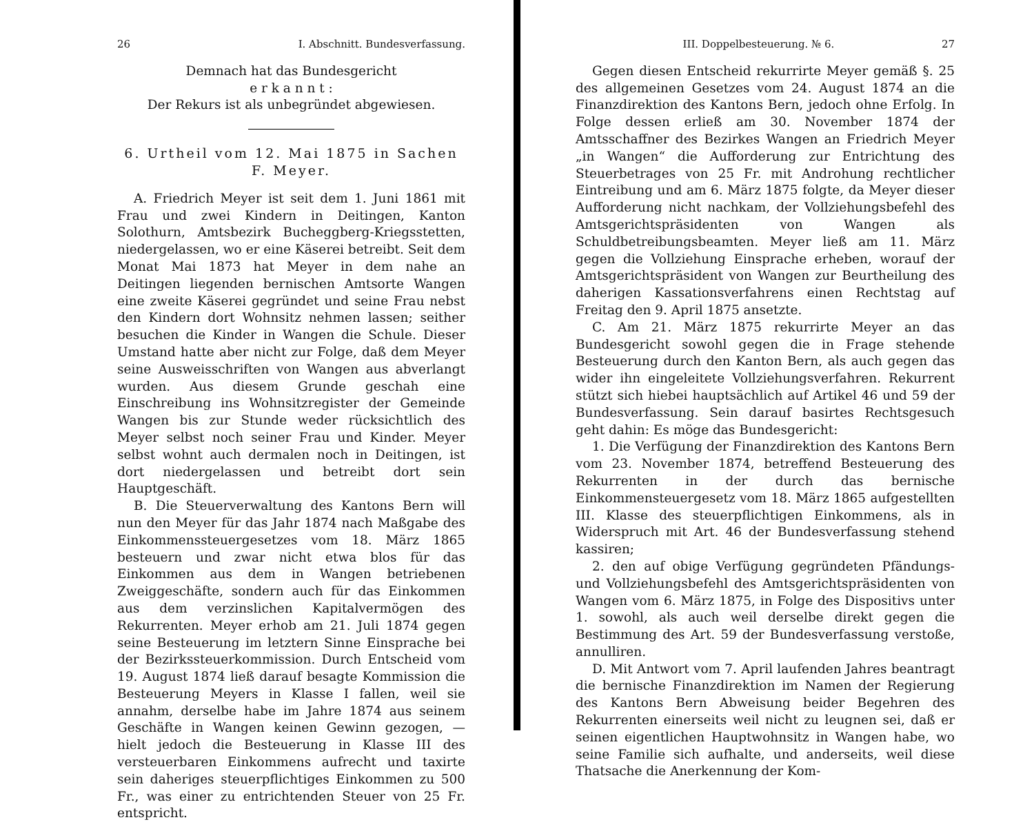26 I. Abschnitt. Bundesverfassung.
Demnach hat das Bundesgericht
e r k a n n t :
Der Rekurs ist als unbegründet abgewiesen.
6. Urtheil vom 12. Mai 1875 in Sachen F. Meyer.
A. Friedrich Meyer ist seit dem 1. Juni 1861 mit Frau und zwei Kindern in Deitingen, Kanton Solothurn, Amtsbezirk Bucheggberg-Kriegsstetten, niedergelassen, wo er eine Käserei betreibt. Seit dem Monat Mai 1873 hat Meyer in dem nahe an Deitingen liegenden bernischen Amtsorte Wangen eine zweite Käserei gegründet und seine Frau nebst den Kindern dort Wohnsitz nehmen lassen; seither besuchen die Kinder in Wangen die Schule. Dieser Umstand hatte aber nicht zur Folge, daß dem Meyer seine Ausweisschriften von Wangen aus abverlangt wurden. Aus diesem Grunde geschah eine Einschreibung ins Wohnsitzregister der Gemeinde Wangen bis zur Stunde weder rücksichtlich des Meyer selbst noch seiner Frau und Kinder. Meyer selbst wohnt auch dermalen noch in Deitingen, ist dort niedergelassen und betreibt dort sein Hauptgeschäft.
B. Die Steuerverwaltung des Kantons Bern will nun den Meyer für das Jahr 1874 nach Maßgabe des Einkommenssteuergesetzes vom 18. März 1865 besteuern und zwar nicht etwa blos für das Einkommen aus dem in Wangen betriebenen Zweiggeschäfte, sondern auch für das Einkommen aus dem verzinslichen Kapitalvermögen des Rekurrenten. Meyer erhob am 21. Juli 1874 gegen seine Besteuerung im letztern Sinne Einsprache bei der Bezirkssteuerkommission. Durch Entscheid vom 19. August 1874 ließ darauf besagte Kommission die Besteuerung Meyers in Klasse I fallen, weil sie annahm, derselbe habe im Jahre 1874 aus seinem Geschäfte in Wangen keinen Gewinn gezogen, — hielt jedoch die Besteuerung in Klasse III des versteuerbaren Einkommens aufrecht und taxirte sein daheriges steuerpflichtiges Einkommen zu 500 Fr., was einer zu entrichtenden Steuer von 25 Fr. entspricht.
III. Doppelbesteuerung. № 6. 27
Gegen diesen Entscheid rekurrirte Meyer gemäß §. 25 des allgemeinen Gesetzes vom 24. August 1874 an die Finanzdirektion des Kantons Bern, jedoch ohne Erfolg. In Folge dessen erließ am 30. November 1874 der Amtsschaffner des Bezirkes Wangen an Friedrich Meyer „in Wangen“ die Aufforderung zur Entrichtung des Steuerbetrages von 25 Fr. mit Androhung rechtlicher Eintreibung und am 6. März 1875 folgte, da Meyer dieser Aufforderung nicht nachkam, der Vollziehungsbefehl des Amtsgerichtspräsidenten von Wangen als Schuldbetreibungsbeamten. Meyer ließ am 11. März gegen die Vollziehung Einsprache erheben, worauf der Amtsgerichtspräsident von Wangen zur Beurtheilung des daherigen Kassationsverfahrens einen Rechtstag auf Freitag den 9. April 1875 ansetzte.
C. Am 21. März 1875 rekurrirte Meyer an das Bundesgericht sowohl gegen die in Frage stehende Besteuerung durch den Kanton Bern, als auch gegen das wider ihn eingeleitete Vollziehungsverfahren. Rekurrent stützt sich hiebei hauptsächlich auf Artikel 46 und 59 der Bundesverfassung. Sein darauf basirtes Rechtsgesuch geht dahin: Es möge das Bundesgericht:
1. Die Verfügung der Finanzdirektion des Kantons Bern vom 23. November 1874, betreffend Besteuerung des Rekurrenten in der durch das bernische Einkommensteuergesetz vom 18. März 1865 aufgestellten III. Klasse des steuerpflichtigen Einkommens, als in Widerspruch mit Art. 46 der Bundesverfassung stehend kassiren;
2. den auf obige Verfügung gegründeten Pfändungs- und Vollziehungsbefehl des Amtsgerichtspräsidenten von Wangen vom 6. März 1875, in Folge des Dispositivs unter 1. sowohl, als auch weil derselbe direkt gegen die Bestimmung des Art. 59 der Bundesverfassung verstoße, annulliren.
D. Mit Antwort vom 7. April laufenden Jahres beantragt die bernische Finanzdirektion im Namen der Regierung des Kantons Bern Abweisung beider Begehren des Rekurrenten einerseits weil nicht zu leugnen sei, daß er seinen eigentlichen Hauptwohnsitz in Wangen habe, wo seine Familie sich aufhalte, und anderseits, weil diese Thatsache die Anerkennung der Kom-